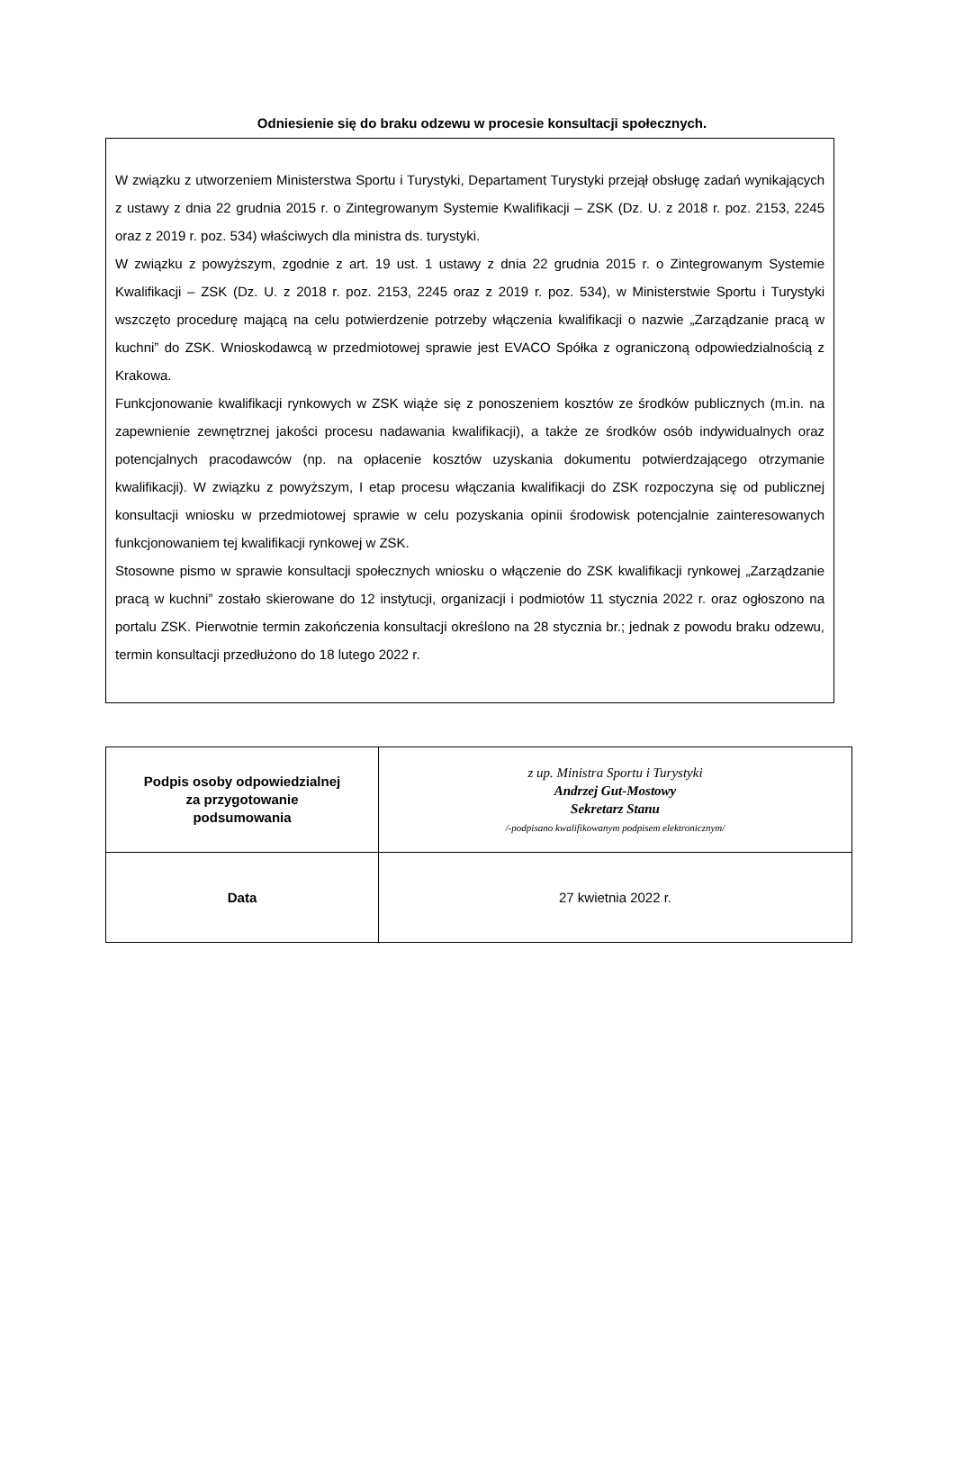Odniesienie się do braku odzewu w procesie konsultacji społecznych.
W związku z utworzeniem Ministerstwa Sportu i Turystyki, Departament Turystyki przejął obsługę zadań wynikających z ustawy z dnia 22 grudnia 2015 r. o Zintegrowanym Systemie Kwalifikacji – ZSK (Dz. U. z 2018 r. poz. 2153, 2245 oraz z 2019 r. poz. 534) właściwych dla ministra ds. turystyki.
W związku z powyższym, zgodnie z art. 19 ust. 1 ustawy z dnia 22 grudnia 2015 r. o Zintegrowanym Systemie Kwalifikacji – ZSK (Dz. U. z 2018 r. poz. 2153, 2245 oraz z 2019 r. poz. 534), w Ministerstwie Sportu i Turystyki wszczęto procedurę mającą na celu potwierdzenie potrzeby włączenia kwalifikacji o nazwie „Zarządzanie pracą w kuchni” do ZSK. Wnioskodawcą w przedmiotowej sprawie jest EVACO Spółka z ograniczoną odpowiedzialnością z Krakowa.
Funkcjonowanie kwalifikacji rynkowych w ZSK wiąże się z ponoszeniem kosztów ze środków publicznych (m.in. na zapewnienie zewnętrznej jakości procesu nadawania kwalifikacji), a także ze środków osób indywidualnych oraz potencjalnych pracodawców (np. na opłacenie kosztów uzyskania dokumentu potwierdzającego otrzymanie kwalifikacji). W związku z powyższym, I etap procesu włączania kwalifikacji do ZSK rozpoczyna się od publicznej konsultacji wniosku w przedmiotowej sprawie w celu pozyskania opinii środowisk potencjalnie zainteresowanych funkcjonowaniem tej kwalifikacji rynkowej w ZSK.
Stosowne pismo w sprawie konsultacji społecznych wniosku o włączenie do ZSK kwalifikacji rynkowej „Zarządzanie pracą w kuchni” zostało skierowane do 12 instytucji, organizacji i podmiotów 11 stycznia 2022 r. oraz ogłoszono na portalu ZSK. Pierwotnie termin zakończenia konsultacji określono na 28 stycznia br.; jednak z powodu braku odzewu, termin konsultacji przedłużono do 18 lutego 2022 r.
| Podpis osoby odpowiedzialnej za przygotowanie podsumowania | z up. Ministra Sportu i Turystyki Andrzej Gut-Mostowy Sekretarz Stanu /-podpisano kwalifikowanym podpisem elektronicznym/ |
| Data | 27 kwietnia 2022 r. |